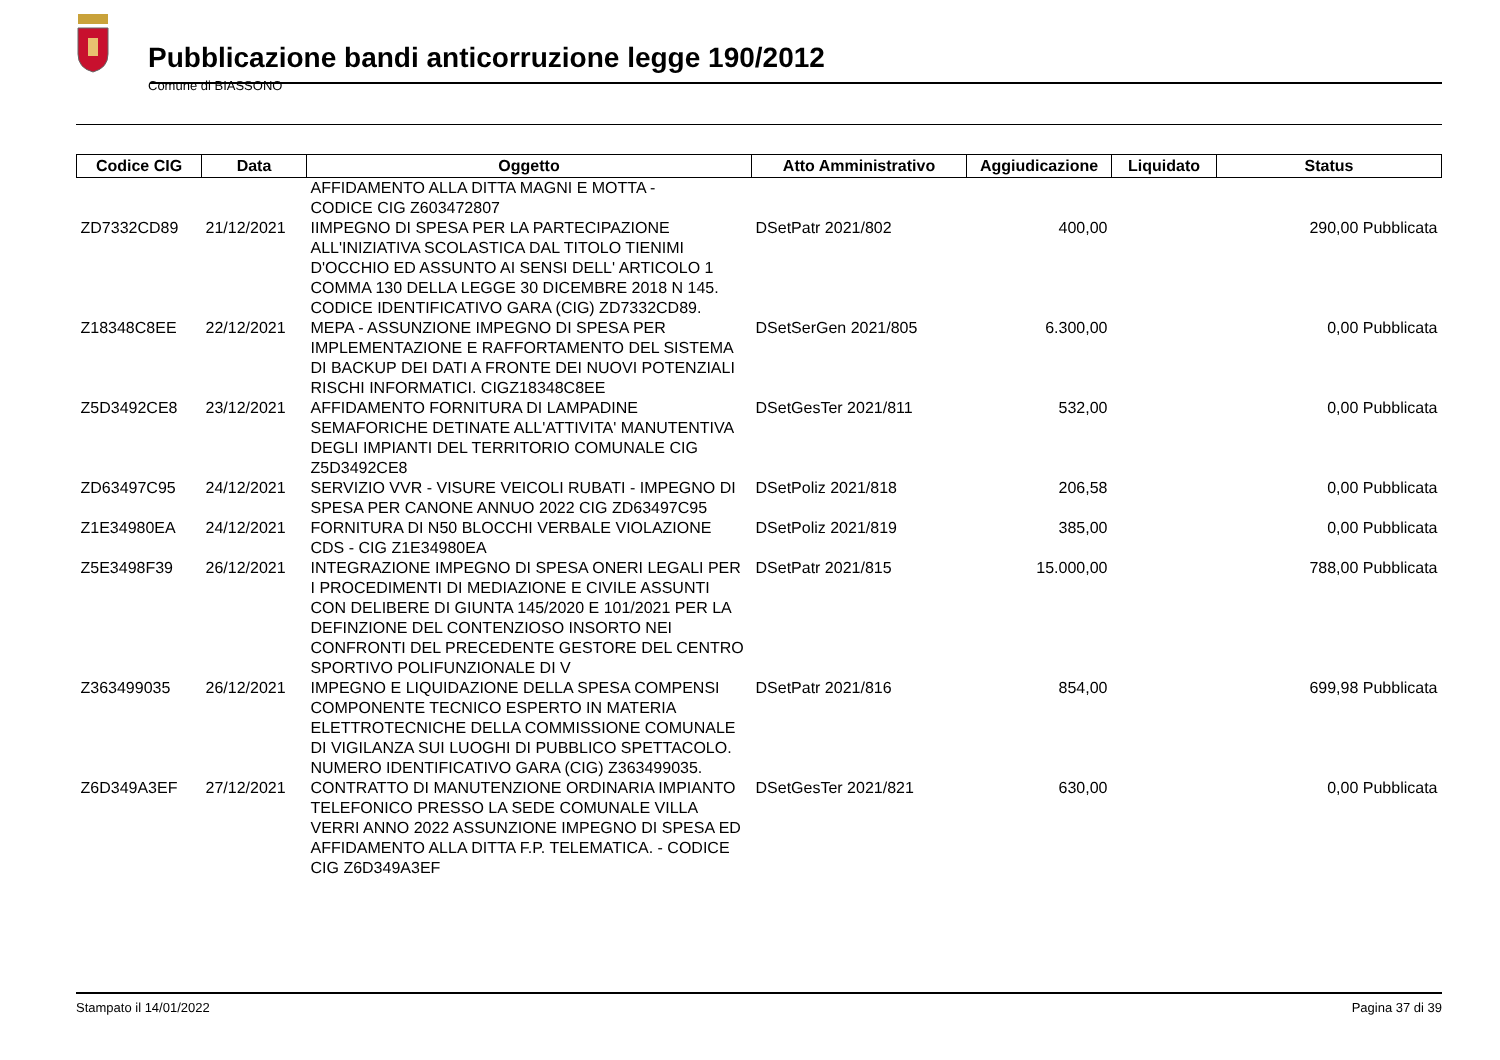Pubblicazione bandi anticorruzione legge 190/2012
Comune di BIASSONO
| Codice CIG | Data | Oggetto | Atto Amministrativo | Aggiudicazione | Liquidato | Status |
| --- | --- | --- | --- | --- | --- | --- |
| | | AFFIDAMENTO ALLA DITTA MAGNI E MOTTA - CODICE CIG Z603472807 | | | | |
| ZD7332CD89 | 21/12/2021 | IIMPEGNO DI SPESA PER LA PARTECIPAZIONE ALL'INIZIATIVA SCOLASTICA DAL TITOLO TIENIMI D'OCCHIO ED ASSUNTO AI SENSI DELL' ARTICOLO 1 COMMA 130 DELLA LEGGE 30 DICEMBRE 2018 N 145. CODICE IDENTIFICATIVO GARA (CIG) ZD7332CD89. | DSetPatr 2021/802 | 400,00 | 290,00 Pubblicata | |
| Z18348C8EE | 22/12/2021 | MEPA - ASSUNZIONE IMPEGNO DI SPESA PER IMPLEMENTAZIONE E RAFFORTAMENTO DEL SISTEMA DI BACKUP DEI DATI A FRONTE DEI NUOVI POTENZIALI RISCHI INFORMATICI. CIGZ18348C8EE | DSetSerGen 2021/805 | 6.300,00 | 0,00 Pubblicata | |
| Z5D3492CE8 | 23/12/2021 | AFFIDAMENTO FORNITURA DI LAMPADINE SEMAFORICHE DETINATE ALL'ATTIVITA' MANUTENTIVA DEGLI IMPIANTI DEL TERRITORIO COMUNALE CIG Z5D3492CE8 | DSetGesTer 2021/811 | 532,00 | 0,00 Pubblicata | |
| ZD63497C95 | 24/12/2021 | SERVIZIO VVR - VISURE VEICOLI RUBATI - IMPEGNO DI SPESA PER CANONE ANNUO 2022 CIG ZD63497C95 | DSetPoliz 2021/818 | 206,58 | 0,00 Pubblicata | |
| Z1E34980EA | 24/12/2021 | FORNITURA DI N50 BLOCCHI VERBALE VIOLAZIONE CDS - CIG Z1E34980EA | DSetPoliz 2021/819 | 385,00 | 0,00 Pubblicata | |
| Z5E3498F39 | 26/12/2021 | INTEGRAZIONE IMPEGNO DI SPESA ONERI LEGALI PER I PROCEDIMENTI DI MEDIAZIONE E CIVILE ASSUNTI CON DELIBERE DI GIUNTA 145/2020 E 101/2021 PER LA DEFINZIONE DEL CONTENZIOSO INSORTO NEI CONFRONTI DEL PRECEDENTE GESTORE DEL CENTRO SPORTIVO POLIFUNZIONALE DI V | DSetPatr 2021/815 | 15.000,00 | 788,00 Pubblicata | |
| Z363499035 | 26/12/2021 | IMPEGNO E LIQUIDAZIONE DELLA SPESA COMPENSI COMPONENTE TECNICO ESPERTO IN MATERIA ELETTROTECNICHE DELLA COMMISSIONE COMUNALE DI VIGILANZA SUI LUOGHI DI PUBBLICO SPETTACOLO. NUMERO IDENTIFICATIVO GARA (CIG) Z363499035. | DSetPatr 2021/816 | 854,00 | 699,98 Pubblicata | |
| Z6D349A3EF | 27/12/2021 | CONTRATTO DI MANUTENZIONE ORDINARIA IMPIANTO TELEFONICO PRESSO LA SEDE COMUNALE VILLA VERRI ANNO 2022 ASSUNZIONE IMPEGNO DI SPESA ED AFFIDAMENTO ALLA DITTA F.P. TELEMATICA. - CODICE CIG Z6D349A3EF | DSetGesTer 2021/821 | 630,00 | 0,00 Pubblicata | |
Stampato il 14/01/2022 Pagina 37 di 39